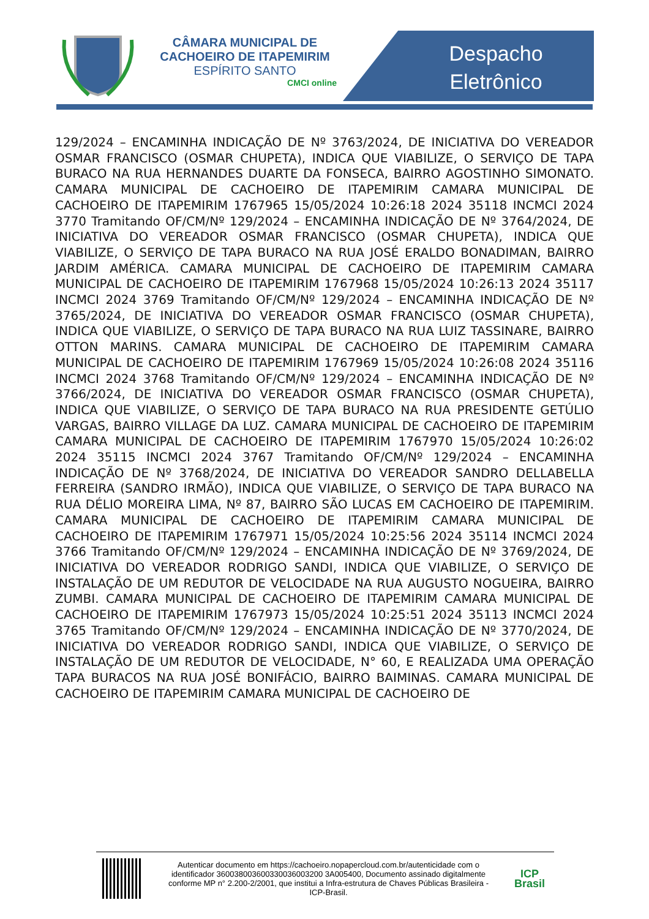CÂMARA MUNICIPAL DE
CACHOEIRO DE ITAPEMIRIM
ESPÍRITO SANTO
CMCI online
Despacho
Eletrônico
129/2024 – ENCAMINHA INDICAÇÃO DE Nº 3763/2024, DE INICIATIVA DO VEREADOR OSMAR FRANCISCO (OSMAR CHUPETA), INDICA QUE VIABILIZE, O SERVIÇO DE TAPA BURACO NA RUA HERNANDES DUARTE DA FONSECA, BAIRRO AGOSTINHO SIMONATO. CAMARA MUNICIPAL DE CACHOEIRO DE ITAPEMIRIM CAMARA MUNICIPAL DE CACHOEIRO DE ITAPEMIRIM 1767965 15/05/2024 10:26:18 2024 35118 INCMCI 2024 3770 Tramitando OF/CM/Nº 129/2024 – ENCAMINHA INDICAÇÃO DE Nº 3764/2024, DE INICIATIVA DO VEREADOR OSMAR FRANCISCO (OSMAR CHUPETA), INDICA QUE VIABILIZE, O SERVIÇO DE TAPA BURACO NA RUA JOSÉ ERALDO BONADIMAN, BAIRRO JARDIM AMÉRICA. CAMARA MUNICIPAL DE CACHOEIRO DE ITAPEMIRIM CAMARA MUNICIPAL DE CACHOEIRO DE ITAPEMIRIM 1767968 15/05/2024 10:26:13 2024 35117 INCMCI 2024 3769 Tramitando OF/CM/Nº 129/2024 – ENCAMINHA INDICAÇÃO DE Nº 3765/2024, DE INICIATIVA DO VEREADOR OSMAR FRANCISCO (OSMAR CHUPETA), INDICA QUE VIABILIZE, O SERVIÇO DE TAPA BURACO NA RUA LUIZ TASSINARE, BAIRRO OTTON MARINS. CAMARA MUNICIPAL DE CACHOEIRO DE ITAPEMIRIM CAMARA MUNICIPAL DE CACHOEIRO DE ITAPEMIRIM 1767969 15/05/2024 10:26:08 2024 35116 INCMCI 2024 3768 Tramitando OF/CM/Nº 129/2024 – ENCAMINHA INDICAÇÃO DE Nº 3766/2024, DE INICIATIVA DO VEREADOR OSMAR FRANCISCO (OSMAR CHUPETA), INDICA QUE VIABILIZE, O SERVIÇO DE TAPA BURACO NA RUA PRESIDENTE GETÚLIO VARGAS, BAIRRO VILLAGE DA LUZ. CAMARA MUNICIPAL DE CACHOEIRO DE ITAPEMIRIM CAMARA MUNICIPAL DE CACHOEIRO DE ITAPEMIRIM 1767970 15/05/2024 10:26:02 2024 35115 INCMCI 2024 3767 Tramitando OF/CM/Nº 129/2024 – ENCAMINHA INDICAÇÃO DE Nº 3768/2024, DE INICIATIVA DO VEREADOR SANDRO DELLABELLA FERREIRA (SANDRO IRMÃO), INDICA QUE VIABILIZE, O SERVIÇO DE TAPA BURACO NA RUA DÉLIO MOREIRA LIMA, Nº 87, BAIRRO SÃO LUCAS EM CACHOEIRO DE ITAPEMIRIM. CAMARA MUNICIPAL DE CACHOEIRO DE ITAPEMIRIM CAMARA MUNICIPAL DE CACHOEIRO DE ITAPEMIRIM 1767971 15/05/2024 10:25:56 2024 35114 INCMCI 2024 3766 Tramitando OF/CM/Nº 129/2024 – ENCAMINHA INDICAÇÃO DE Nº 3769/2024, DE INICIATIVA DO VEREADOR RODRIGO SANDI, INDICA QUE VIABILIZE, O SERVIÇO DE INSTALAÇÃO DE UM REDUTOR DE VELOCIDADE NA RUA AUGUSTO NOGUEIRA, BAIRRO ZUMBI. CAMARA MUNICIPAL DE CACHOEIRO DE ITAPEMIRIM CAMARA MUNICIPAL DE CACHOEIRO DE ITAPEMIRIM 1767973 15/05/2024 10:25:51 2024 35113 INCMCI 2024 3765 Tramitando OF/CM/Nº 129/2024 – ENCAMINHA INDICAÇÃO DE Nº 3770/2024, DE INICIATIVA DO VEREADOR RODRIGO SANDI, INDICA QUE VIABILIZE, O SERVIÇO DE INSTALAÇÃO DE UM REDUTOR DE VELOCIDADE, N° 60, E REALIZADA UMA OPERAÇÃO TAPA BURACOS NA RUA JOSÉ BONIFÁCIO, BAIRRO BAIMINAS. CAMARA MUNICIPAL DE CACHOEIRO DE ITAPEMIRIM CAMARA MUNICIPAL DE CACHOEIRO DE
Autenticar documento em https://cachoeiro.nopapercloud.com.br/autenticidade com o identificador 360038003600330036003200 3A005400, Documento assinado digitalmente conforme MP n° 2.200-2/2001, que institui a Infra-estrutura de Chaves Públicas Brasileira - ICP-Brasil.
ICP
Brasil